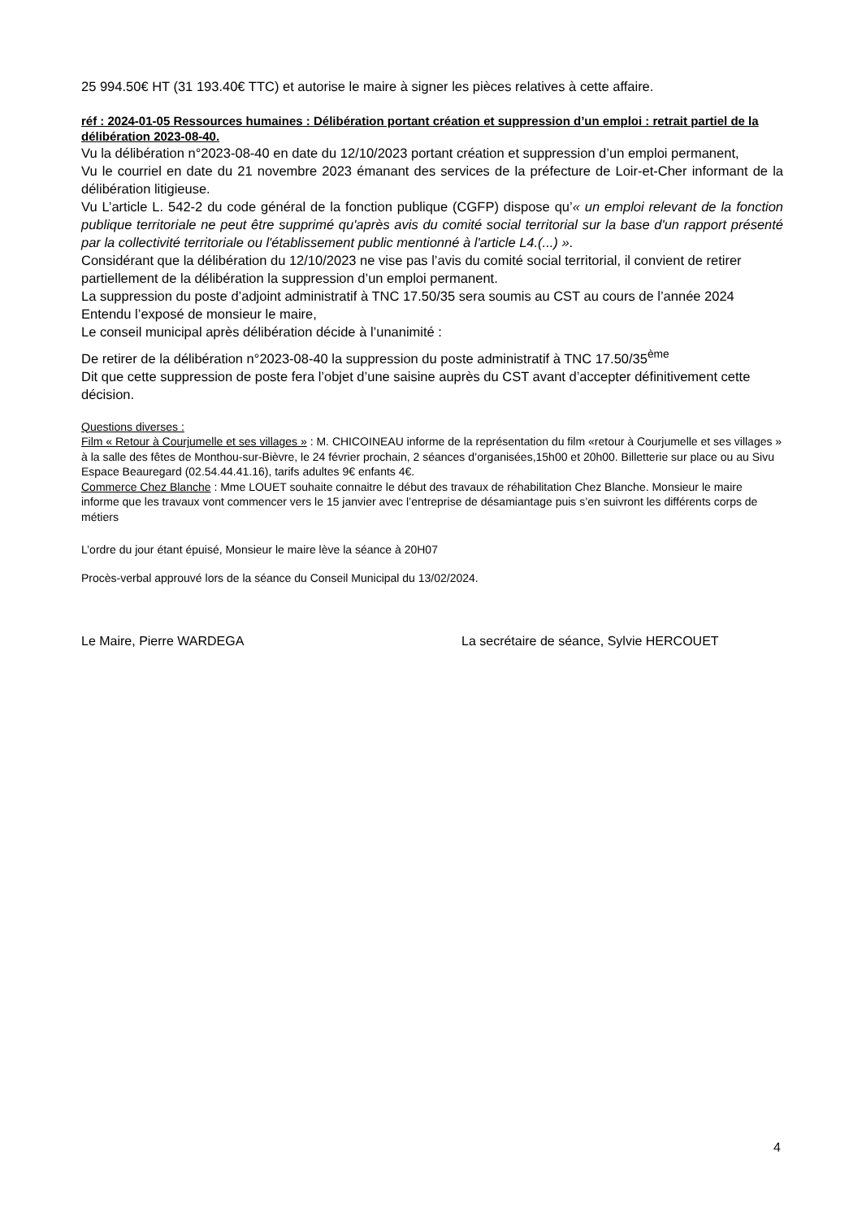25 994.50€ HT (31 193.40€ TTC) et autorise le maire à signer les pièces relatives à cette affaire.
réf : 2024-01-05 Ressources humaines : Délibération portant création et suppression d’un emploi : retrait partiel de la délibération 2023-08-40.
Vu la délibération n°2023-08-40 en date du 12/10/2023 portant création et suppression d’un emploi permanent,
Vu le courriel en date du 21 novembre 2023 émanant des services de la préfecture de Loir-et-Cher informant de la délibération litigieuse.
Vu L’article L. 542-2 du code général de la fonction publique (CGFP) dispose qu’« un emploi relevant de la fonction publique territoriale ne peut être supprimé qu'après avis du comité social territorial sur la base d'un rapport présenté par la collectivité territoriale ou l'établissement public mentionné à l'article L4.(...) ».
Considérant que la délibération du 12/10/2023 ne vise pas l’avis du comité social territorial, il convient de retirer partiellement de la délibération la suppression d’un emploi permanent.
La suppression du poste d’adjoint administratif à TNC 17.50/35 sera soumis au CST au cours de l’année 2024
Entendu l’exposé de monsieur le maire,
Le conseil municipal après délibération décide à l’unanimité :
De retirer de la délibération n°2023-08-40 la suppression du poste administratif à TNC 17.50/35<sup>ème</sup>
Dit que cette suppression de poste fera l’objet d’une saisine auprès du CST avant d’accepter définitivement cette décision.
Questions diverses :
Film « Retour à Courjumelle et ses villages » : M. CHICOINEAU informe de la représentation du film «retour à Courjumelle et ses villages » à la salle des fêtes de Monthou-sur-Bièvre, le 24 février prochain, 2 séances d’organisées,15h00 et 20h00. Billetterie sur place ou au Sivu Espace Beauregard (02.54.44.41.16), tarifs adultes 9€ enfants 4€.
Commerce Chez Blanche : Mme LOUET souhaite connaitre le début des travaux de réhabilitation Chez Blanche. Monsieur le maire informe que les travaux vont commencer vers le 15 janvier avec l’entreprise de désamiantage puis s’en suivront les différents corps de métiers
L’ordre du jour étant épuisé, Monsieur le maire lève la séance à 20H07
Procès-verbal approuvé lors de la séance du Conseil Municipal du 13/02/2024.
Le Maire, Pierre WARDEGA La secrétaire de séance, Sylvie HERCOUET
4